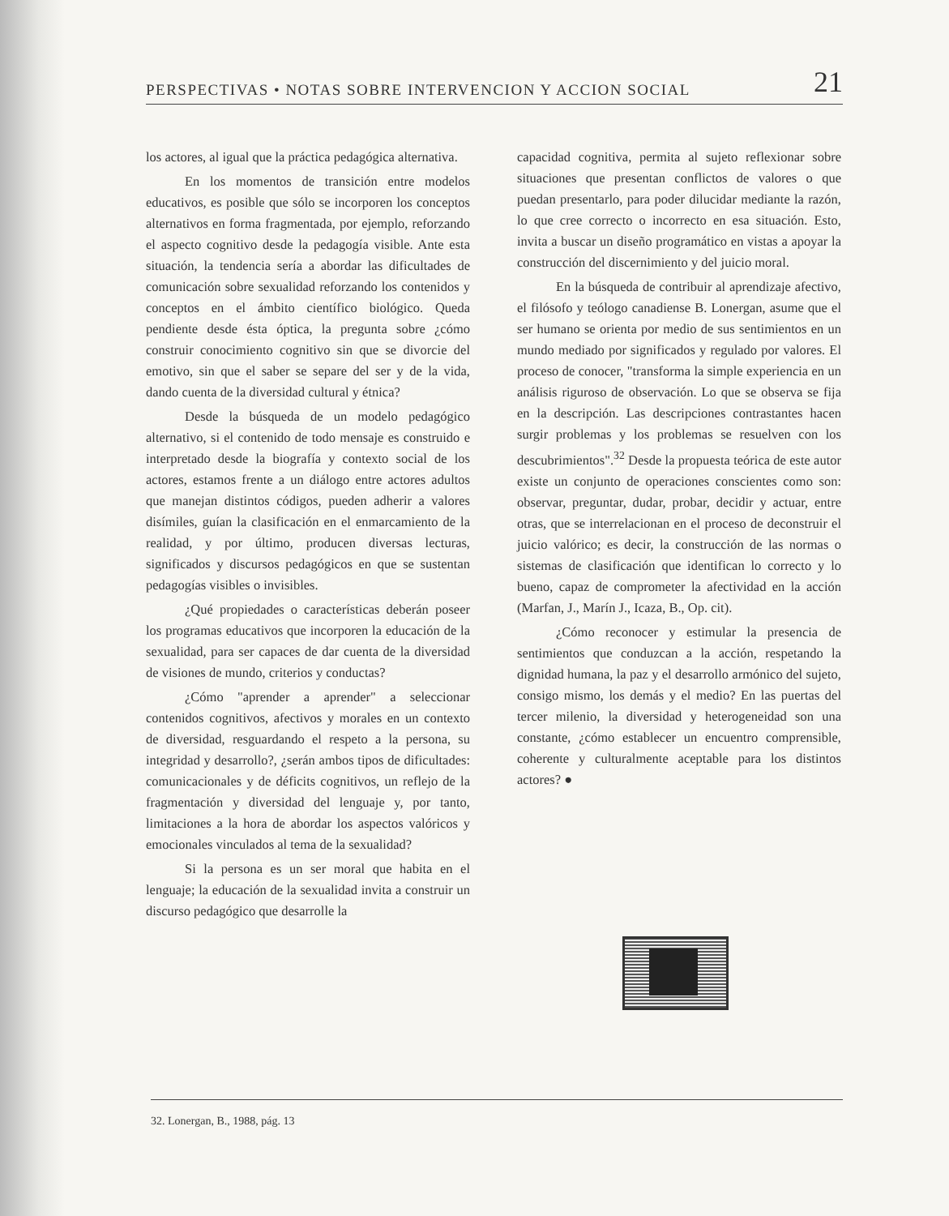PERSPECTIVAS • NOTAS SOBRE INTERVENCION Y ACCION SOCIAL 21
los actores, al igual que la práctica pedagógica alternativa.
En los momentos de transición entre modelos educativos, es posible que sólo se incorporen los conceptos alternativos en forma fragmentada, por ejemplo, reforzando el aspecto cognitivo desde la pedagogía visible. Ante esta situación, la tendencia sería a abordar las dificultades de comunicación sobre sexualidad reforzando los contenidos y conceptos en el ámbito científico biológico. Queda pendiente desde ésta óptica, la pregunta sobre ¿cómo construir conocimiento cognitivo sin que se divorcie del emotivo, sin que el saber se separe del ser y de la vida, dando cuenta de la diversidad cultural y étnica?
Desde la búsqueda de un modelo pedagógico alternativo, si el contenido de todo mensaje es construido e interpretado desde la biografía y contexto social de los actores, estamos frente a un diálogo entre actores adultos que manejan distintos códigos, pueden adherir a valores disímiles, guían la clasificación en el enmarcamiento de la realidad, y por último, producen diversas lecturas, significados y discursos pedagógicos en que se sustentan pedagogías visibles o invisibles.
¿Qué propiedades o características deberán poseer los programas educativos que incorporen la educación de la sexualidad, para ser capaces de dar cuenta de la diversidad de visiones de mundo, criterios y conductas?
¿Cómo "aprender a aprender" a seleccionar contenidos cognitivos, afectivos y morales en un contexto de diversidad, resguardando el respeto a la persona, su integridad y desarrollo?, ¿serán ambos tipos de dificultades: comunicacionales y de déficits cognitivos, un reflejo de la fragmentación y diversidad del lenguaje y, por tanto, limitaciones a la hora de abordar los aspectos valóricos y emocionales vinculados al tema de la sexualidad?
Si la persona es un ser moral que habita en el lenguaje; la educación de la sexualidad invita a construir un discurso pedagógico que desarrolle la
capacidad cognitiva, permita al sujeto reflexionar sobre situaciones que presentan conflictos de valores o que puedan presentarlo, para poder dilucidar mediante la razón, lo que cree correcto o incorrecto en esa situación. Esto, invita a buscar un diseño programático en vistas a apoyar la construcción del discernimiento y del juicio moral.
En la búsqueda de contribuir al aprendizaje afectivo, el filósofo y teólogo canadiense B. Lonergan, asume que el ser humano se orienta por medio de sus sentimientos en un mundo mediado por significados y regulado por valores. El proceso de conocer, "transforma la simple experiencia en un análisis riguroso de observación. Lo que se observa se fija en la descripción. Las descripciones contrastantes hacen surgir problemas y los problemas se resuelven con los descubrimientos".<sup>32</sup> Desde la propuesta teórica de este autor existe un conjunto de operaciones conscientes como son: observar, preguntar, dudar, probar, decidir y actuar, entre otras, que se interrelacionan en el proceso de deconstruir el juicio valórico; es decir, la construcción de las normas o sistemas de clasificación que identifican lo correcto y lo bueno, capaz de comprometer la afectividad en la acción (Marfan, J., Marín J., Icaza, B., Op. cit).
¿Cómo reconocer y estimular la presencia de sentimientos que conduzcan a la acción, respetando la dignidad humana, la paz y el desarrollo armónico del sujeto, consigo mismo, los demás y el medio? En las puertas del tercer milenio, la diversidad y heterogeneidad son una constante, ¿cómo establecer un encuentro comprensible, coherente y culturalmente aceptable para los distintos actores? ●
32. Lonergan, B., 1988, pág. 13